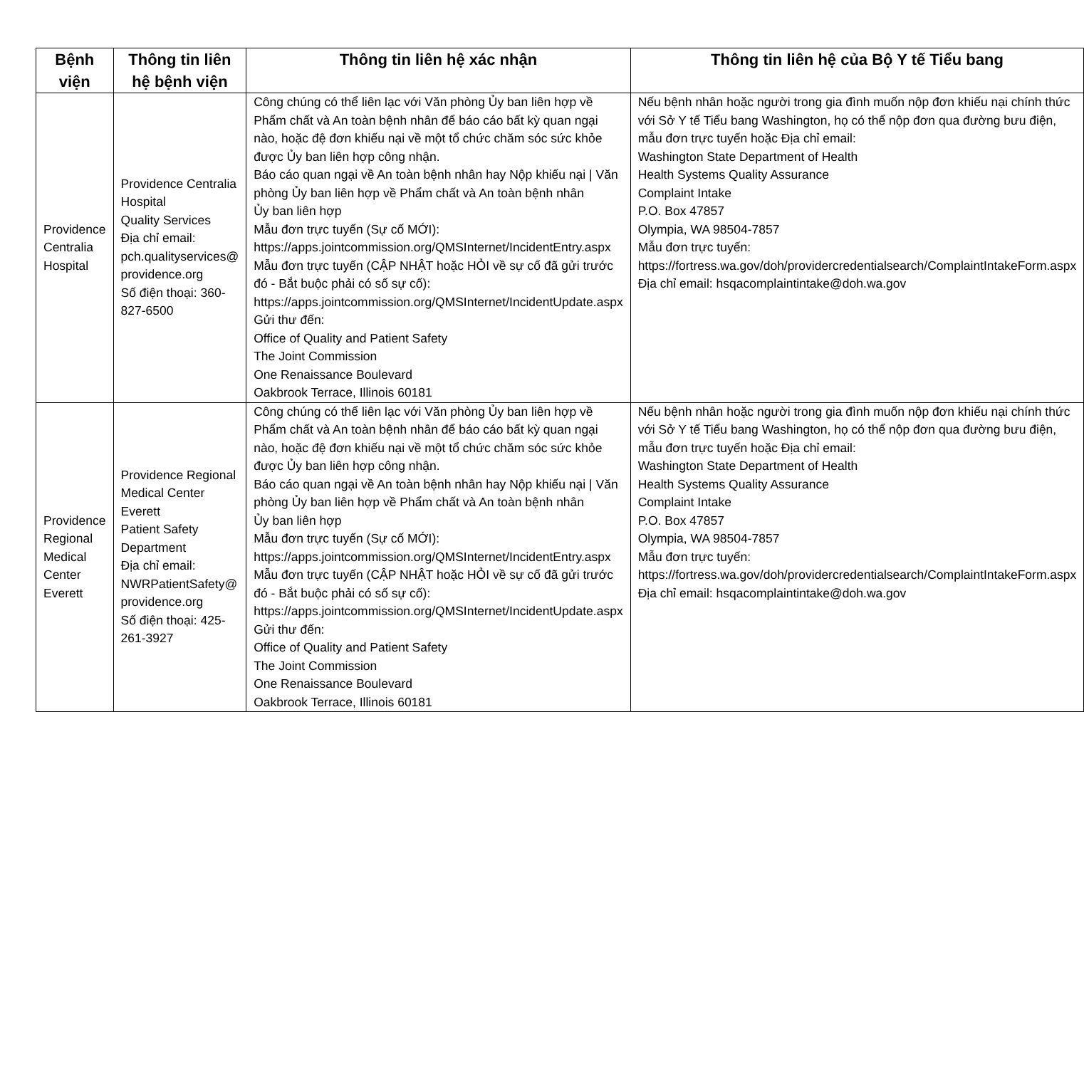| Bệnh viện | Thông tin liên hệ bệnh viện | Thông tin liên hệ xác nhận | Thông tin liên hệ của Bộ Y tế Tiểu bang |
| --- | --- | --- | --- |
| Providence Centralia Hospital | Providence Centralia Hospital Quality Services Địa chỉ email: pch.qualityservices@ providence.org Số điện thoại: 360-827-6500 | Công chúng có thể liên lạc với Văn phòng Ủy ban liên hợp về Phẩm chất và An toàn bệnh nhân để báo cáo bất kỳ quan ngại nào, hoặc đệ đơn khiếu nại về một tổ chức chăm sóc sức khỏe được Ủy ban liên hợp công nhận. Báo cáo quan ngại về An toàn bệnh nhân hay Nộp khiếu nại / Văn phòng Ủy ban liên hợp về Phẩm chất và An toàn bệnh nhân Ủy ban liên hợp Mẫu đơn trực tuyến (Sự cố MỚI): https://apps.jointcommission.org/QMSInternet/IncidentEntry.aspx Mẫu đơn trực tuyến (CẬP NHẬT hoặc HỎI về sự cố đã gửi trước đó - Bắt buộc phải có số sự cố): https://apps.jointcommission.org/QMSInternet/IncidentUpdate.aspx Gửi thư đến: Office of Quality and Patient Safety The Joint Commission One Renaissance Boulevard Oakbrook Terrace, Illinois 60181 | Nếu bệnh nhân hoặc người trong gia đình muốn nộp đơn khiếu nại chính thức với Sở Y tế Tiểu bang Washington, họ có thể nộp đơn qua đường bưu điện, mẫu đơn trực tuyến hoặc Địa chỉ email: Washington State Department of Health Health Systems Quality Assurance Complaint Intake P.O. Box 47857 Olympia, WA 98504-7857 Mẫu đơn trực tuyến: https://fortress.wa.gov/doh/providercredentialsearch/ComplaintIntakeForm.aspx Địa chỉ email: hsqacomplaintintake@doh.wa.gov |
| Providence Regional Medical Center Everett | Providence Regional Medical Center Everett Patient Safety Department Địa chỉ email: NWRPatientSafety@ providence.org Số điện thoại: 425-261-3927 | Công chúng có thể liên lạc với Văn phòng Ủy ban liên hợp về Phẩm chất và An toàn bệnh nhân để báo cáo bất kỳ quan ngại nào, hoặc đệ đơn khiếu nại về một tổ chức chăm sóc sức khỏe được Ủy ban liên hợp công nhận. Báo cáo quan ngại về An toàn bệnh nhân hay Nộp khiếu nại / Văn phòng Ủy ban liên hợp về Phẩm chất và An toàn bệnh nhân Ủy ban liên hợp Mẫu đơn trực tuyến (Sự cố MỚI): https://apps.jointcommission.org/QMSInternet/IncidentEntry.aspx Mẫu đơn trực tuyến (CẬP NHẬT hoặc HỎI về sự cố đã gửi trước đó - Bắt buộc phải có số sự cố): https://apps.jointcommission.org/QMSInternet/IncidentUpdate.aspx Gửi thư đến: Office of Quality and Patient Safety The Joint Commission One Renaissance Boulevard Oakbrook Terrace, Illinois 60181 | Nếu bệnh nhân hoặc người trong gia đình muốn nộp đơn khiếu nại chính thức với Sở Y tế Tiểu bang Washington, họ có thể nộp đơn qua đường bưu điện, mẫu đơn trực tuyến hoặc Địa chỉ email: Washington State Department of Health Health Systems Quality Assurance Complaint Intake P.O. Box 47857 Olympia, WA 98504-7857 Mẫu đơn trực tuyến: https://fortress.wa.gov/doh/providercredentialsearch/ComplaintIntakeForm.aspx Địa chỉ email: hsqacomplaintintake@doh.wa.gov |